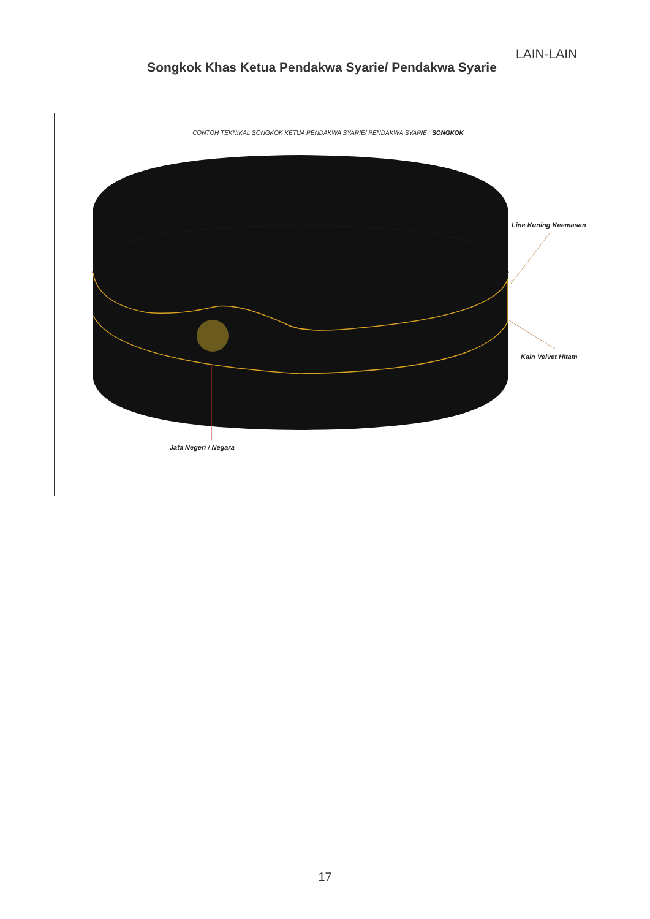LAIN-LAIN
Songkok Khas Ketua Pendakwa Syarie/ Pendakwa Syarie
CONTOH TEKNIKAL SONGKOK KETUA PENDAKWA SYARIE/ PENDAKWA SYARIE : SONGKOK
Line Kuning Keemasan
Kain Velvet Hitam
Jata Negeri / Negara
17